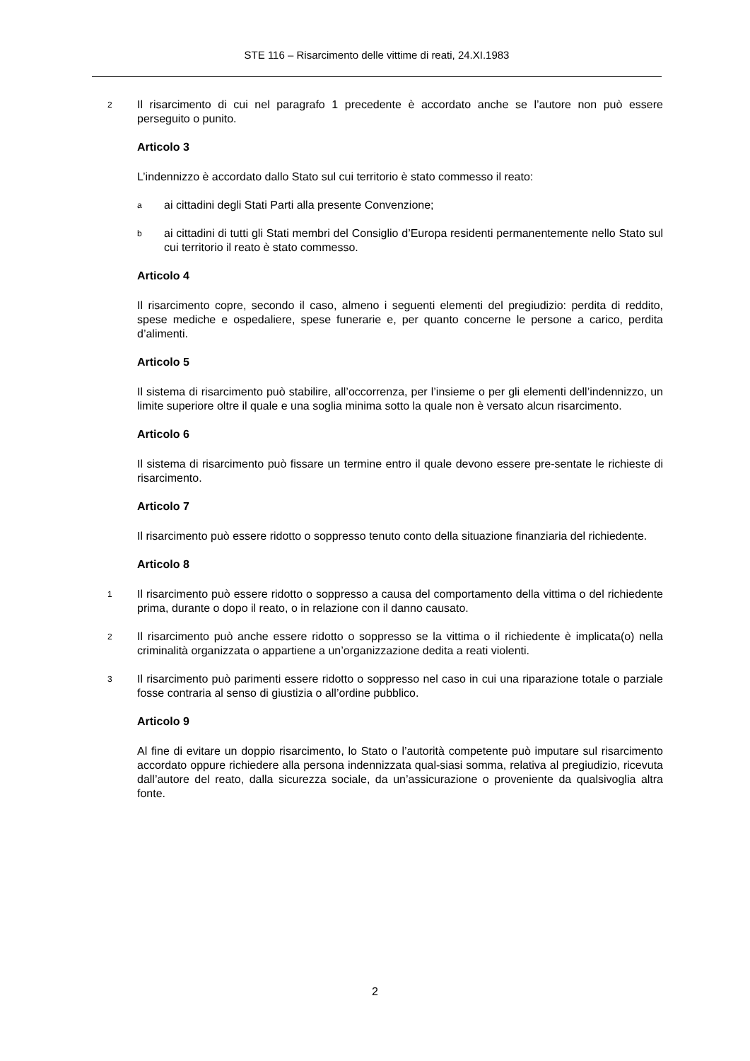STE 116 – Risarcimento delle vittime di reati, 24.XI.1983
2 Il risarcimento di cui nel paragrafo 1 precedente è accordato anche se l’autore non può essere perseguito o punito.
Articolo 3
L’indennizzo è accordato dallo Stato sul cui territorio è stato commesso il reato:
aai cittadini degli Stati Parti alla presente Convenzione;
bai cittadini di tutti gli Stati membri del Consiglio d’Europa residenti permanentemente nello Stato sul cui territorio il reato è stato commesso.
Articolo 4
Il risarcimento copre, secondo il caso, almeno i seguenti elementi del pregiudizio: perdita di reddito, spese mediche e ospedaliere, spese funerarie e, per quanto concerne le persone a carico, perdita d’alimenti.
Articolo 5
Il sistema di risarcimento può stabilire, all’occorrenza, per l’insieme o per gli elementi dell’indennizzo, un limite superiore oltre il quale e una soglia minima sotto la quale non è versato alcun risarcimento.
Articolo 6
Il sistema di risarcimento può fissare un termine entro il quale devono essere pre-sentate le richieste di risarcimento.
Articolo 7
Il risarcimento può essere ridotto o soppresso tenuto conto della situazione finanziaria del richiedente.
Articolo 8
1 Il risarcimento può essere ridotto o soppresso a causa del comportamento della vittima o del richiedente prima, durante o dopo il reato, o in relazione con il danno causato.
2 Il risarcimento può anche essere ridotto o soppresso se la vittima o il richiedente è implicata(o) nella criminalità organizzata o appartiene a un’organizzazione dedita a reati violenti.
3 Il risarcimento può parimenti essere ridotto o soppresso nel caso in cui una riparazione totale o parziale fosse contraria al senso di giustizia o all’ordine pubblico.
Articolo 9
Al fine di evitare un doppio risarcimento, lo Stato o l’autorità competente può imputare sul risarcimento accordato oppure richiedere alla persona indennizzata qual-siasi somma, relativa al pregiudizio, ricevuta dall’autore del reato, dalla sicurezza sociale, da un’assicurazione o proveniente da qualsivoglia altra fonte.
2